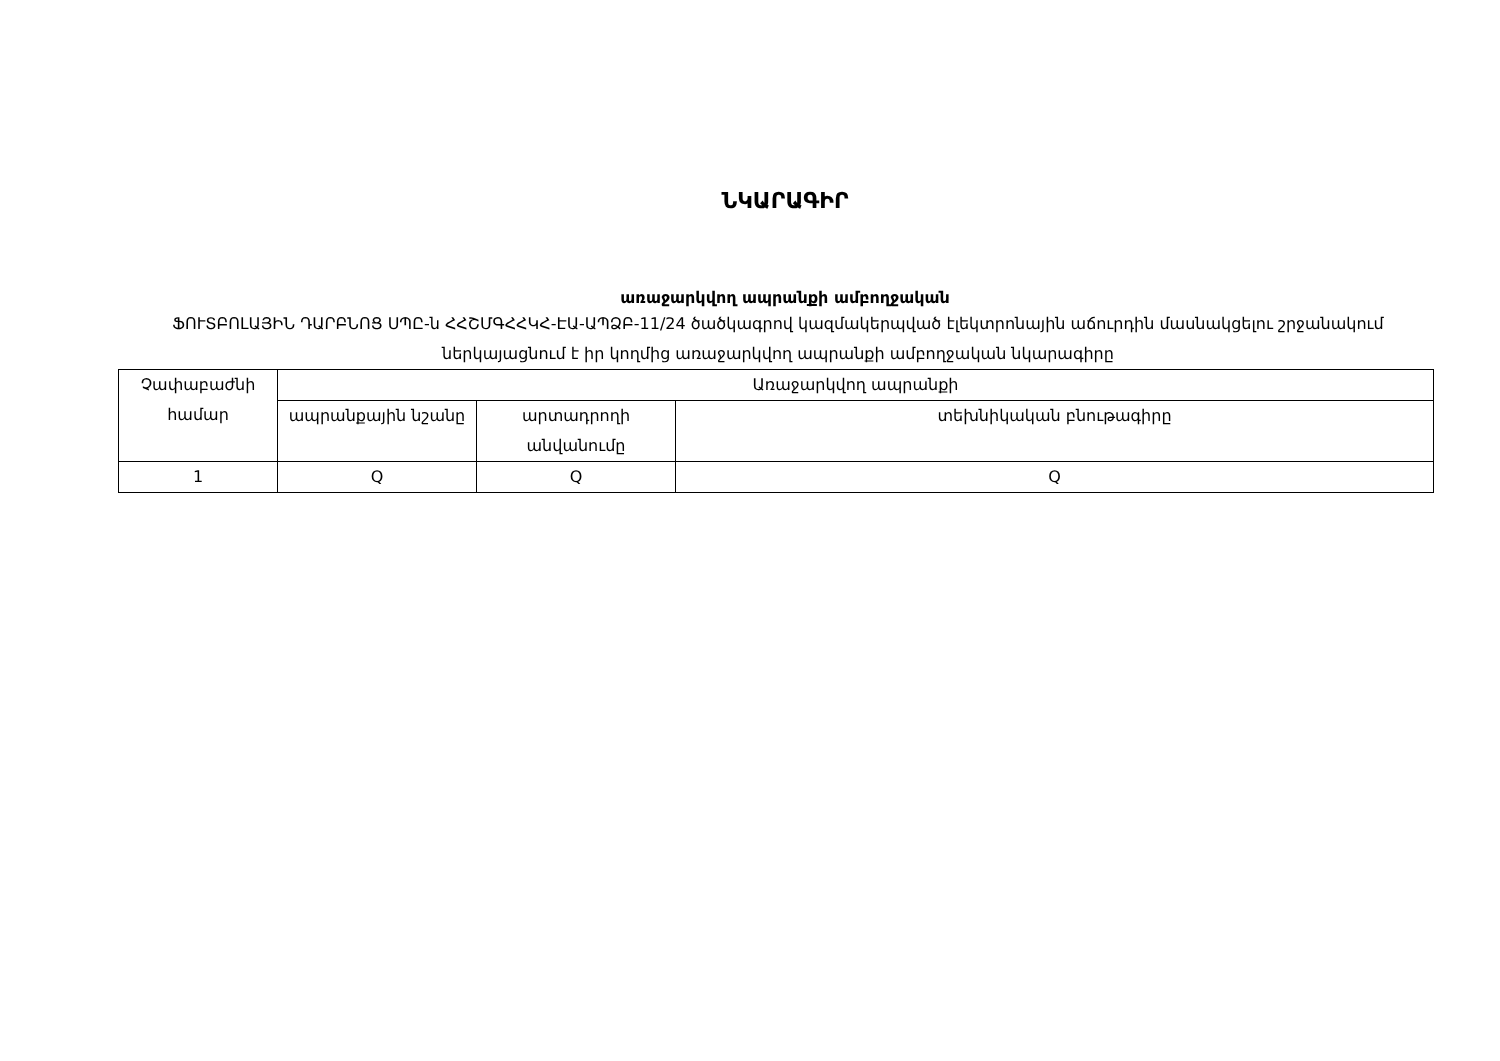ՆԿԱՐԱԳԻՐ
առաջարկվող ապրանքի ամբողջական
ՖՈՒՏԲՈԼԱՅԻՆ ԴԱՐԲՆՈՑ ՍՊԸ-ն ՀՀՇՄԳՀՀԿՀ-ԷԱ-ԱՊՁԲ-11/24 ծածկագրով կազմակերպված էլեկտրոնային աճուրդին մասնակցելու շրջանակում ներկայացնում է իր կողմից առաջարկվող ապրանքի ամբողջական նկարագիրը
| Չափաբաժնի համար | Առաջարկվող ապրանքի | | |
| --- | --- | --- | --- |
| | ապրանքային նշանը | արտադրողի անվանումը | տեխնիկական բնութագիրը |
| 1 | Q | Q | Q |